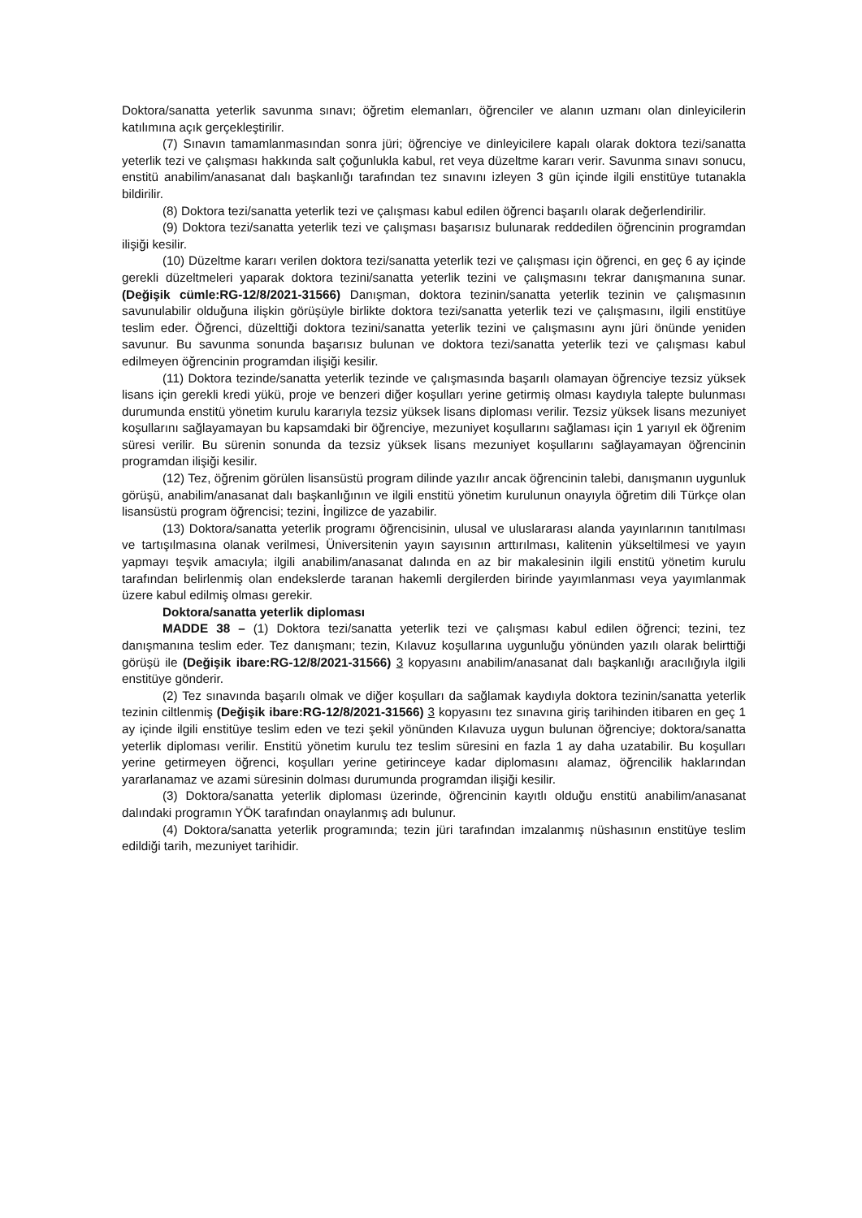Doktora/sanatta yeterlik savunma sınavı; öğretim elemanları, öğrenciler ve alanın uzmanı olan dinleyicilerin katılımına açık gerçekleştirilir.
(7) Sınavın tamamlanmasından sonra jüri; öğrenciye ve dinleyicilere kapalı olarak doktora tezi/sanatta yeterlik tezi ve çalışması hakkında salt çoğunlukla kabul, ret veya düzeltme kararı verir. Savunma sınavı sonucu, enstitü anabilim/anasanat dalı başkanlığı tarafından tez sınavını izleyen 3 gün içinde ilgili enstitüye tutanakla bildirilir.
(8) Doktora tezi/sanatta yeterlik tezi ve çalışması kabul edilen öğrenci başarılı olarak değerlendirilir.
(9) Doktora tezi/sanatta yeterlik tezi ve çalışması başarısız bulunarak reddedilen öğrencinin programdan ilişiği kesilir.
(10) Düzeltme kararı verilen doktora tezi/sanatta yeterlik tezi ve çalışması için öğrenci, en geç 6 ay içinde gerekli düzeltmeleri yaparak doktora tezini/sanatta yeterlik tezini ve çalışmasını tekrar danışmanına sunar. (Değişik cümle:RG-12/8/2021-31566) Danışman, doktora tezinin/sanatta yeterlik tezinin ve çalışmasının savunulabilir olduğuna ilişkin görüşüyle birlikte doktora tezi/sanatta yeterlik tezi ve çalışmasını, ilgili enstitüye teslim eder. Öğrenci, düzelttiği doktora tezini/sanatta yeterlik tezini ve çalışmasını aynı jüri önünde yeniden savunur. Bu savunma sonunda başarısız bulunan ve doktora tezi/sanatta yeterlik tezi ve çalışması kabul edilmeyen öğrencinin programdan ilişiği kesilir.
(11) Doktora tezinde/sanatta yeterlik tezinde ve çalışmasında başarılı olamayan öğrenciye tezsiz yüksek lisans için gerekli kredi yükü, proje ve benzeri diğer koşulları yerine getirmiş olması kaydıyla talepte bulunması durumunda enstitü yönetim kurulu kararıyla tezsiz yüksek lisans diploması verilir. Tezsiz yüksek lisans mezuniyet koşullarını sağlayamayan bu kapsamdaki bir öğrenciye, mezuniyet koşullarını sağlaması için 1 yarıyıl ek öğrenim süresi verilir. Bu sürenin sonunda da tezsiz yüksek lisans mezuniyet koşullarını sağlayamayan öğrencinin programdan ilişiği kesilir.
(12) Tez, öğrenim görülen lisansüstü program dilinde yazılır ancak öğrencinin talebi, danışmanın uygunluk görüşü, anabilim/anasanat dalı başkanlığının ve ilgili enstitü yönetim kurulunun onayıyla öğretim dili Türkçe olan lisansüstü program öğrencisi; tezini, İngilizce de yazabilir.
(13) Doktora/sanatta yeterlik programı öğrencisinin, ulusal ve uluslararası alanda yayınlarının tanıtılması ve tartışılmasına olanak verilmesi, Üniversitenin yayın sayısının arttırılması, kalitenin yükseltilmesi ve yayın yapmayı teşvik amacıyla; ilgili anabilim/anasanat dalında en az bir makalesinin ilgili enstitü yönetim kurulu tarafından belirlenmiş olan endekslerde taranan hakemli dergilerden birinde yayımlanması veya yayımlanmak üzere kabul edilmiş olması gerekir.
Doktora/sanatta yeterlik diploması
MADDE 38 – (1) Doktora tezi/sanatta yeterlik tezi ve çalışması kabul edilen öğrenci; tezini, tez danışmanına teslim eder. Tez danışmanı; tezin, Kılavuz koşullarına uygunluğu yönünden yazılı olarak belirttiği görüşü ile (Değişik ibare:RG-12/8/2021-31566) 3 kopyasını anabilim/anasanat dalı başkanlığı aracılığıyla ilgili enstitüye gönderir.
(2) Tez sınavında başarılı olmak ve diğer koşulları da sağlamak kaydıyla doktora tezinin/sanatta yeterlik tezinin ciltlenmiş (Değişik ibare:RG-12/8/2021-31566) 3 kopyasını tez sınavına giriş tarihinden itibaren en geç 1 ay içinde ilgili enstitüye teslim eden ve tezi şekil yönünden Kılavuza uygun bulunan öğrenciye; doktora/sanatta yeterlik diploması verilir. Enstitü yönetim kurulu tez teslim süresini en fazla 1 ay daha uzatabilir. Bu koşulları yerine getirmeyen öğrenci, koşulları yerine getirinceye kadar diplomasını alamaz, öğrencilik haklarından yararlanamaz ve azami süresinin dolması durumunda programdan ilişiği kesilir.
(3) Doktora/sanatta yeterlik diploması üzerinde, öğrencinin kayıtlı olduğu enstitü anabilim/anasanat dalındaki programın YÖK tarafından onaylanmış adı bulunur.
(4) Doktora/sanatta yeterlik programında; tezin jüri tarafından imzalanmış nüshasının enstitüye teslim edildiği tarih, mezuniyet tarihidir.